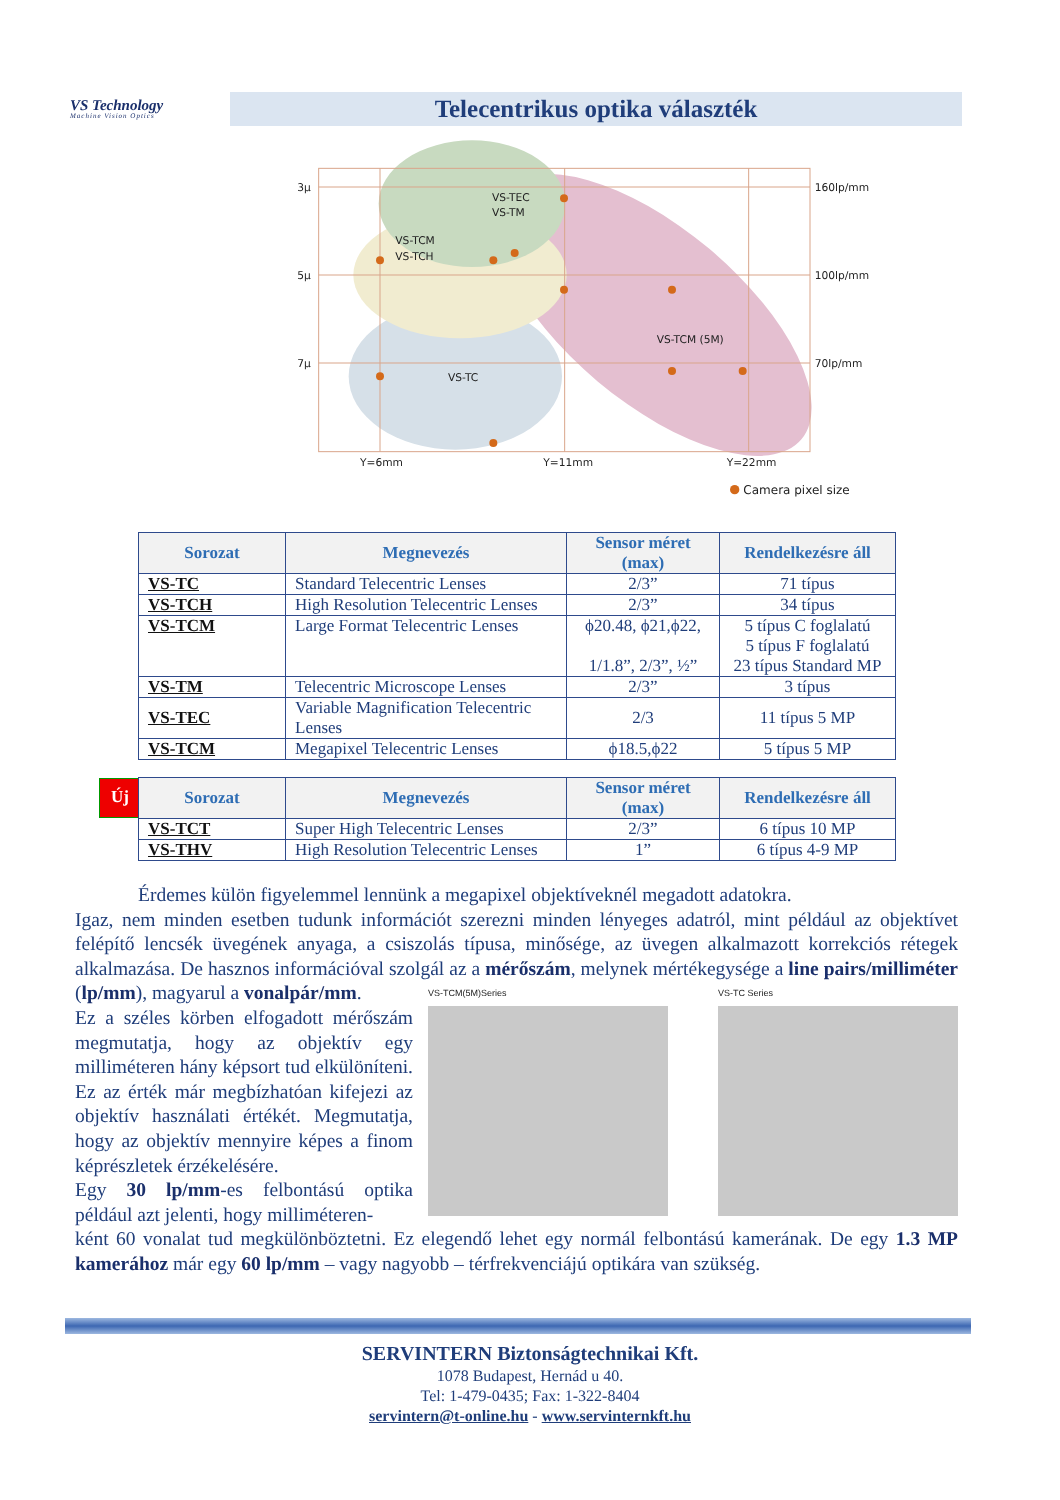VS Technology
Machine Vision Optics
Telecentrikus optika választék
3µ
5µ
7µ
160lp/mm
100lp/mm
70lp/mm
Y=6mm
Y=11mm
Y=22mm
VS-TEC
VS-TM
VS-TCM
VS-TCH
VS-TCM (5M)
VS-TC
Camera pixel size
| Sorozat | Megnevezés | Sensor méret (max) | Rendelkezésre áll |
| --- | --- | --- | --- |
| VS-TC | Standard Telecentric Lenses | 2/3” | 71 típus |
| VS-TCH | High Resolution Telecentric Lenses | 2/3” | 34 típus |
| VS-TCM | Large Format Telecentric Lenses | ϕ20.48, ϕ21,ϕ22, 1/1.8”, 2/3”, ½” | 5 típus C foglalatú 5 típus F foglalatú 23 típus Standard MP |
| VS-TM | Telecentric Microscope Lenses | 2/3” | 3 típus |
| VS-TEC | Variable Magnification Telecentric Lenses | 2/3 | 11 típus 5 MP |
| VS-TCM | Megapixel Telecentric Lenses | ϕ18.5,ϕ22 | 5 típus 5 MP |
Új
| Sorozat | Megnevezés | Sensor méret (max) | Rendelkezésre áll |
| --- | --- | --- | --- |
| VS-TCT | Super High Telecentric Lenses | 2/3” | 6 típus 10 MP |
| VS-THV | High Resolution Telecentric Lenses | 1” | 6 típus 4-9 MP |
Érdemes külön figyelemmel lennünk a megapixel objektíveknél megadott adatokra.
Igaz, nem minden esetben tudunk információt szerezni minden lényeges adatról, mint például az objektívet felépítő lencsék üvegének anyaga, a csiszolás típusa, minősége, az üvegen alkalmazott korrekciós rétegek alkalmazása. De hasznos információval szolgál az a mérőszám, melynek mértékegysége a line pairs/milliméter (lp/mm), magyarul a vonalpár/mm.
VS-TCM(5M)Series VS-TC Series
Ez a széles körben elfogadott mérőszám megmutatja, hogy az objektív egy milliméteren hány képsort tud elkülöníteni. Ez az érték már megbízhatóan kifejezi az objektív használati értékét. Megmutatja, hogy az objektív mennyire képes a finom képrészletek érzékelésére.
Egy 30 lp/mm-es felbontású optika például azt jelenti, hogy milliméteren-
ként 60 vonalat tud megkülönböztetni. Ez elegendő lehet egy normál felbontású kamerának. De egy 1.3 MP kamerához már egy 60 lp/mm – vagy nagyobb – térfrekvenciájú optikára van szükség.
SERVINTERN Biztonságtechnikai Kft.
1078 Budapest, Hernád u 40.
Tel: 1-479-0435; Fax: 1-322-8404
servintern@t-online.hu - www.servinternkft.hu